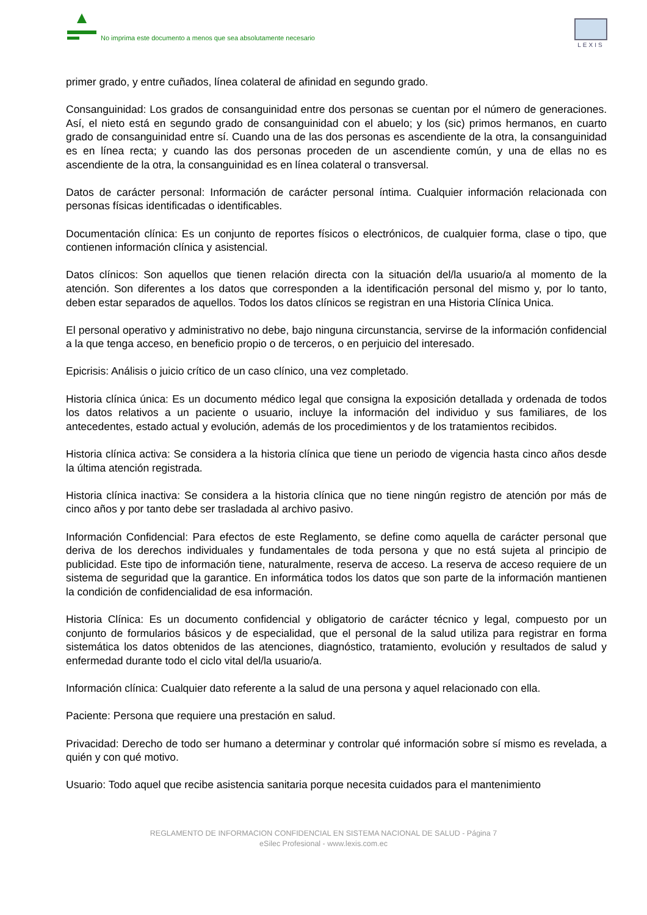No imprima este documento a menos que sea absolutamente necesario
LEXIS
primer grado, y entre cuñados, línea colateral de afinidad en segundo grado.
Consanguinidad: Los grados de consanguinidad entre dos personas se cuentan por el número de generaciones. Así, el nieto está en segundo grado de consanguinidad con el abuelo; y los (sic) primos hermanos, en cuarto grado de consanguinidad entre sí. Cuando una de las dos personas es ascendiente de la otra, la consanguinidad es en línea recta; y cuando las dos personas proceden de un ascendiente común, y una de ellas no es ascendiente de la otra, la consanguinidad es en línea colateral o transversal.
Datos de carácter personal: Información de carácter personal íntima. Cualquier información relacionada con personas físicas identificadas o identificables.
Documentación clínica: Es un conjunto de reportes físicos o electrónicos, de cualquier forma, clase o tipo, que contienen información clínica y asistencial.
Datos clínicos: Son aquellos que tienen relación directa con la situación del/la usuario/a al momento de la atención. Son diferentes a los datos que corresponden a la identificación personal del mismo y, por lo tanto, deben estar separados de aquellos. Todos los datos clínicos se registran en una Historia Clínica Unica.
El personal operativo y administrativo no debe, bajo ninguna circunstancia, servirse de la información confidencial a la que tenga acceso, en beneficio propio o de terceros, o en perjuicio del interesado.
Epicrisis: Análisis o juicio crítico de un caso clínico, una vez completado.
Historia clínica única: Es un documento médico legal que consigna la exposición detallada y ordenada de todos los datos relativos a un paciente o usuario, incluye la información del individuo y sus familiares, de los antecedentes, estado actual y evolución, además de los procedimientos y de los tratamientos recibidos.
Historia clínica activa: Se considera a la historia clínica que tiene un periodo de vigencia hasta cinco años desde la última atención registrada.
Historia clínica inactiva: Se considera a la historia clínica que no tiene ningún registro de atención por más de cinco años y por tanto debe ser trasladada al archivo pasivo.
Información Confidencial: Para efectos de este Reglamento, se define como aquella de carácter personal que deriva de los derechos individuales y fundamentales de toda persona y que no está sujeta al principio de publicidad. Este tipo de información tiene, naturalmente, reserva de acceso. La reserva de acceso requiere de un sistema de seguridad que la garantice. En informática todos los datos que son parte de la información mantienen la condición de confidencialidad de esa información.
Historia Clínica: Es un documento confidencial y obligatorio de carácter técnico y legal, compuesto por un conjunto de formularios básicos y de especialidad, que el personal de la salud utiliza para registrar en forma sistemática los datos obtenidos de las atenciones, diagnóstico, tratamiento, evolución y resultados de salud y enfermedad durante todo el ciclo vital del/la usuario/a.
Información clínica: Cualquier dato referente a la salud de una persona y aquel relacionado con ella.
Paciente: Persona que requiere una prestación en salud.
Privacidad: Derecho de todo ser humano a determinar y controlar qué información sobre sí mismo es revelada, a quién y con qué motivo.
Usuario: Todo aquel que recibe asistencia sanitaria porque necesita cuidados para el mantenimiento
REGLAMENTO DE INFORMACION CONFIDENCIAL EN SISTEMA NACIONAL DE SALUD - Página 7
eSilec Profesional - www.lexis.com.ec